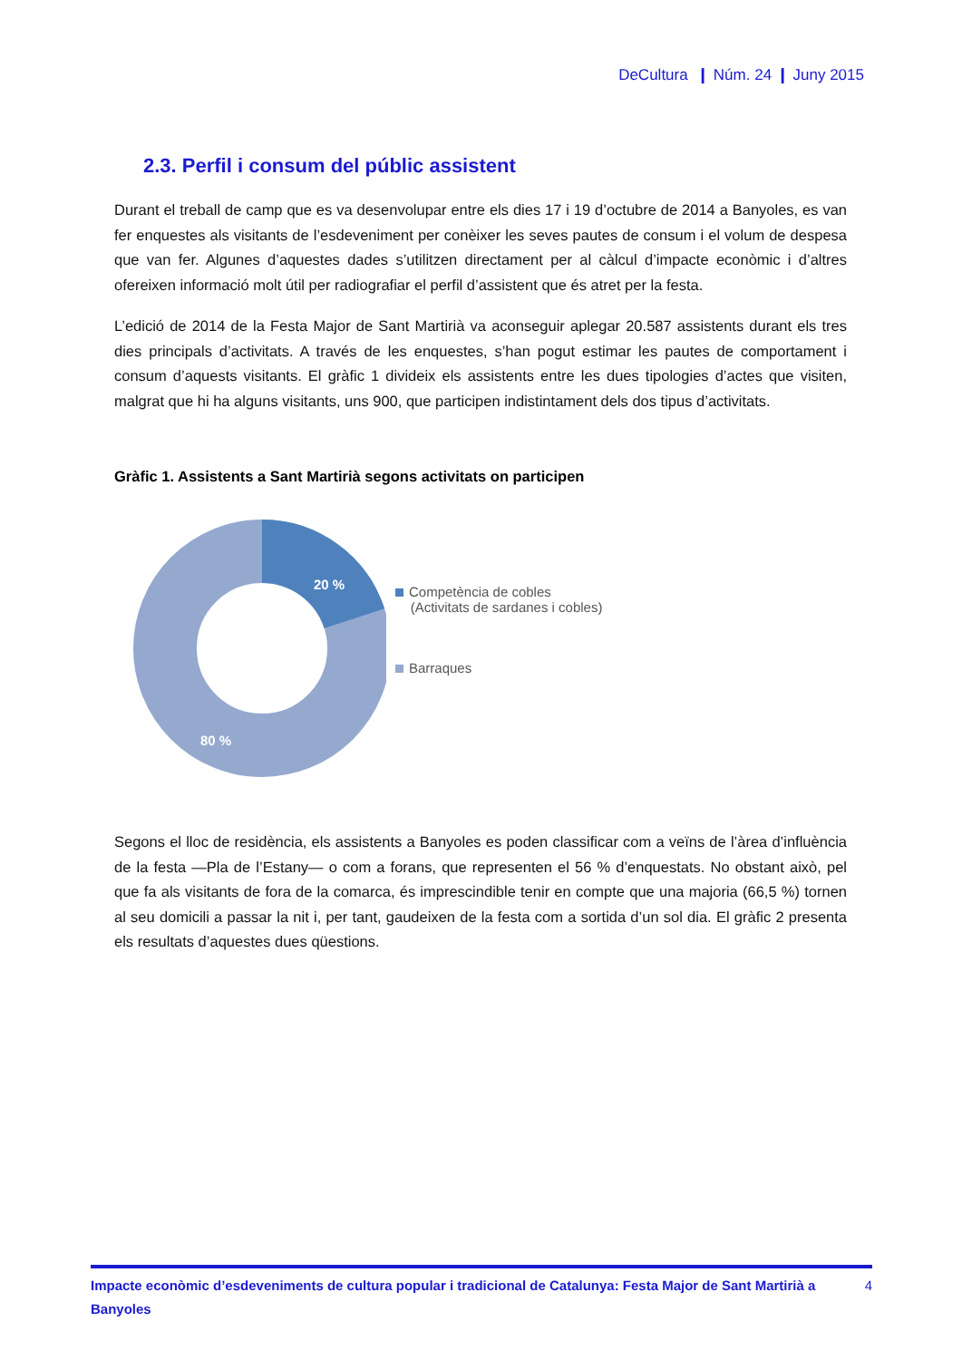DeCultura ❙ Núm. 24 ❙ Juny 2015
2.3. Perfil i consum del públic assistent
Durant el treball de camp que es va desenvolupar entre els dies 17 i 19 d’octubre de 2014 a Banyoles, es van fer enquestes als visitants de l’esdeveniment per conèixer les seves pautes de consum i el volum de despesa que van fer. Algunes d’aquestes dades s’utilitzen directament per al càlcul d’impacte econòmic i d’altres ofereixen informació molt útil per radiografiar el perfil d’assistent que és atret per la festa.
L’edició de 2014 de la Festa Major de Sant Martirià va aconseguir aplegar 20.587 assistents durant els tres dies principals d’activitats. A través de les enquestes, s’han pogut estimar les pautes de comportament i consum d’aquests visitants. El gràfic 1 divideix els assistents entre les dues tipologies d’actes que visiten, malgrat que hi ha alguns visitants, uns 900, que participen indistintament dels dos tipus d’activitats.
Gràfic 1. Assistents a Sant Martirià segons activitats on participen
20 %
80 %
Competència de cobles
(Activitats de sardanes i cobles)
Barraques
Segons el lloc de residència, els assistents a Banyoles es poden classificar com a veïns de l’àrea d’influència de la festa —Pla de l’Estany— o com a forans, que representen el 56 % d’enquestats. No obstant això, pel que fa als visitants de fora de la comarca, és imprescindible tenir en compte que una majoria (66,5 %) tornen al seu domicili a passar la nit i, per tant, gaudeixen de la festa com a sortida d’un sol dia. El gràfic 2 presenta els resultats d’aquestes dues qüestions.
Impacte econòmic d’esdeveniments de cultura popular i tradicional de Catalunya: Festa Major de Sant Martirià a Banyoles 4